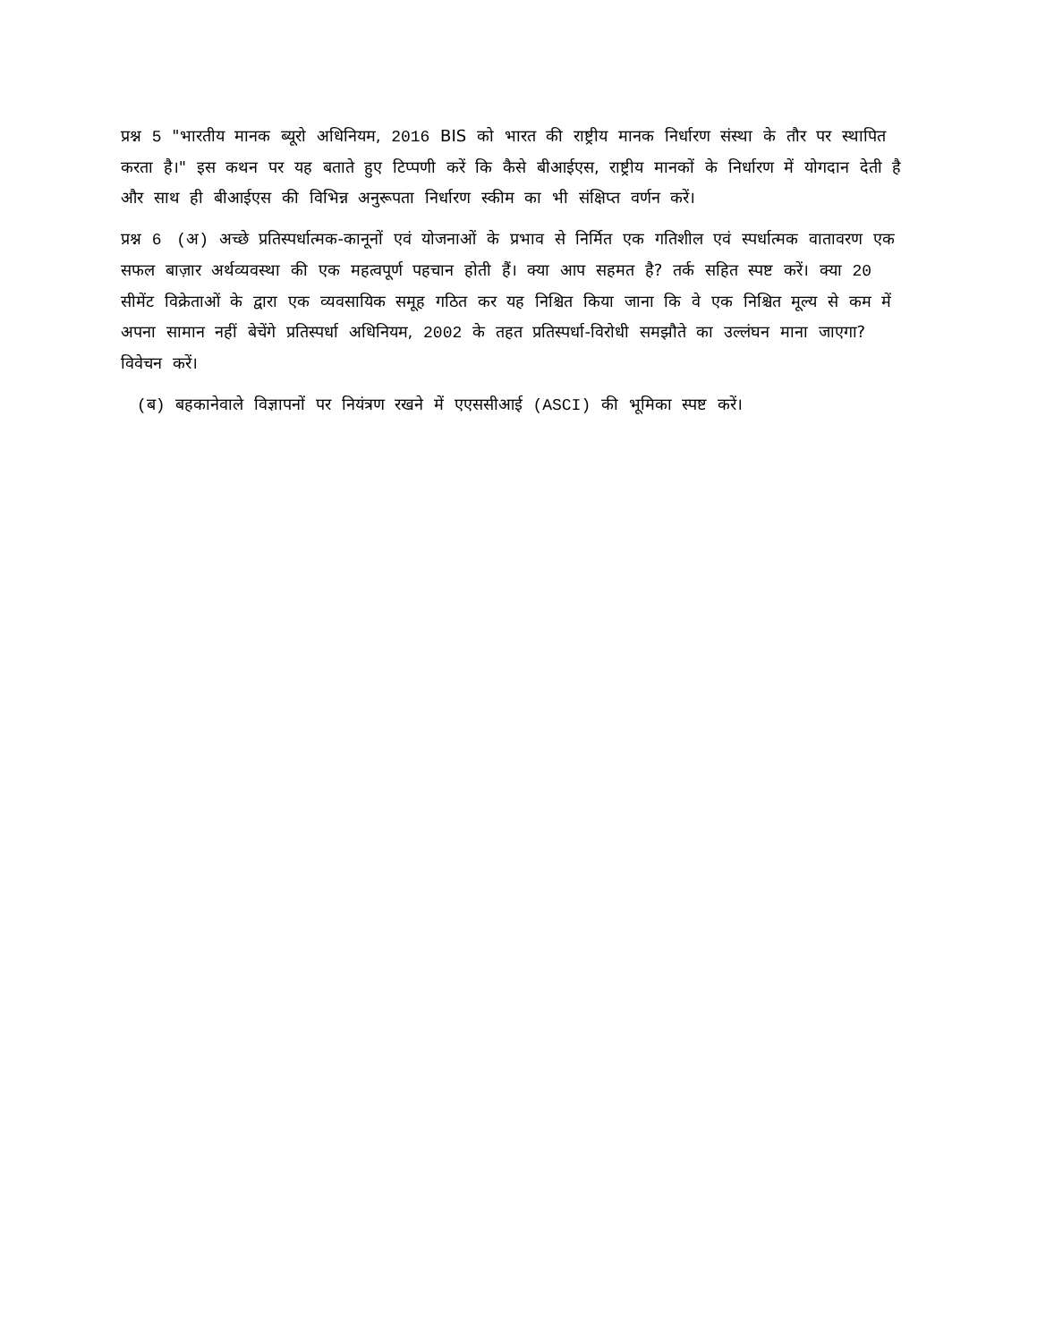प्रश्न 5 "भारतीय मानक ब्यूरो अधिनियम, 2016 BIS को भारत की राष्ट्रीय मानक निर्धारण संस्था के तौर पर स्थापित करता है।" इस कथन पर यह बताते हुए टिप्पणी करें कि कैसे बीआईएस, राष्ट्रीय मानकों के निर्धारण में योगदान देती है और साथ ही बीआईएस की विभिन्न अनुरूपता निर्धारण स्कीम का भी संक्षिप्त वर्णन करें।
प्रश्न 6 (अ) अच्छे प्रतिस्पर्धात्मक-कानूनों एवं योजनाओं के प्रभाव से निर्मित एक गतिशील एवं स्पर्धात्मक वातावरण एक सफल बाज़ार अर्थव्यवस्था की एक महत्वपूर्ण पहचान होती हैं। क्या आप सहमत है? तर्क सहित स्पष्ट करें। क्या 20 सीमेंट विक्रेताओं के द्वारा एक व्यवसायिक समूह गठित कर यह निश्चित किया जाना कि वे एक निश्चित मूल्य से कम में अपना सामान नहीं बेचेंगे प्रतिस्पर्धा अधिनियम, 2002 के तहत प्रतिस्पर्धा-विरोधी समझौते का उल्लंघन माना जाएगा? विवेचन करें।
(ब) बहकानेवाले विज्ञापनों पर नियंत्रण रखने में एएससीआई (ASCI) की भूमिका स्पष्ट करें।